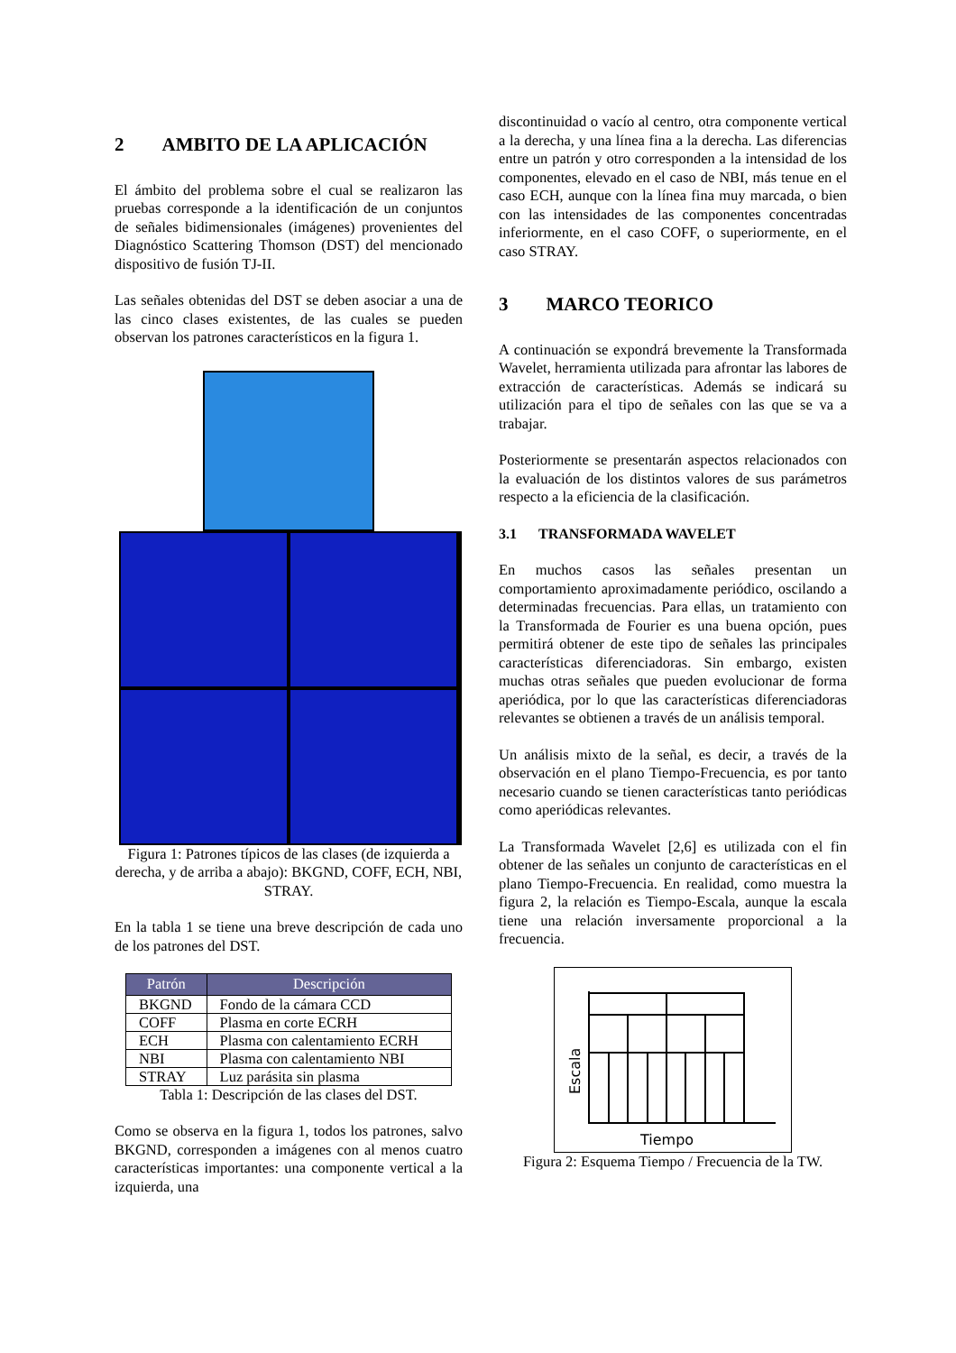2 AMBITO DE LA APLICACIÓN
El ámbito del problema sobre el cual se realizaron las pruebas corresponde a la identificación de un conjuntos de señales bidimensionales (imágenes) provenientes del Diagnóstico Scattering Thomson (DST) del mencionado dispositivo de fusión TJ-II.
Las señales obtenidas del DST se deben asociar a una de las cinco clases existentes, de las cuales se pueden observan los patrones característicos en la figura 1.
Figura 1: Patrones típicos de las clases (de izquierda a derecha, y de arriba a abajo): BKGND, COFF, ECH, NBI, STRAY.
En la tabla 1 se tiene una breve descripción de cada uno de los patrones del DST.
| Patrón | Descripción |
| --- | --- |
| BKGND | Fondo de la cámara CCD |
| COFF | Plasma en corte ECRH |
| ECH | Plasma con calentamiento ECRH |
| NBI | Plasma con calentamiento NBI |
| STRAY | Luz parásita sin plasma |
Tabla 1: Descripción de las clases del DST.
Como se observa en la figura 1, todos los patrones, salvo BKGND, corresponden a imágenes con al menos cuatro características importantes: una componente vertical a la izquierda, una
discontinuidad o vacío al centro, otra componente vertical a la derecha, y una línea fina a la derecha. Las diferencias entre un patrón y otro corresponden a la intensidad de los componentes, elevado en el caso de NBI, más tenue en el caso ECH, aunque con la línea fina muy marcada, o bien con las intensidades de las componentes concentradas inferiormente, en el caso COFF, o superiormente, en el caso STRAY.
3 MARCO TEORICO
A continuación se expondrá brevemente la Transformada Wavelet, herramienta utilizada para afrontar las labores de extracción de características. Además se indicará su utilización para el tipo de señales con las que se va a trabajar.
Posteriormente se presentarán aspectos relacionados con la evaluación de los distintos valores de sus parámetros respecto a la eficiencia de la clasificación.
3.1 TRANSFORMADA WAVELET
En muchos casos las señales presentan un comportamiento aproximadamente periódico, oscilando a determinadas frecuencias. Para ellas, un tratamiento con la Transformada de Fourier es una buena opción, pues permitirá obtener de este tipo de señales las principales características diferenciadoras. Sin embargo, existen muchas otras señales que pueden evolucionar de forma aperiódica, por lo que las características diferenciadoras relevantes se obtienen a través de un análisis temporal.
Un análisis mixto de la señal, es decir, a través de la observación en el plano Tiempo-Frecuencia, es por tanto necesario cuando se tienen características tanto periódicas como aperiódicas relevantes.
La Transformada Wavelet [2,6] es utilizada con el fin obtener de las señales un conjunto de características en el plano Tiempo-Frecuencia. En realidad, como muestra la figura 2, la relación es Tiempo-Escala, aunque la escala tiene una relación inversamente proporcional a la frecuencia.
Tiempo
Escala
Figura 2: Esquema Tiempo / Frecuencia de la TW.